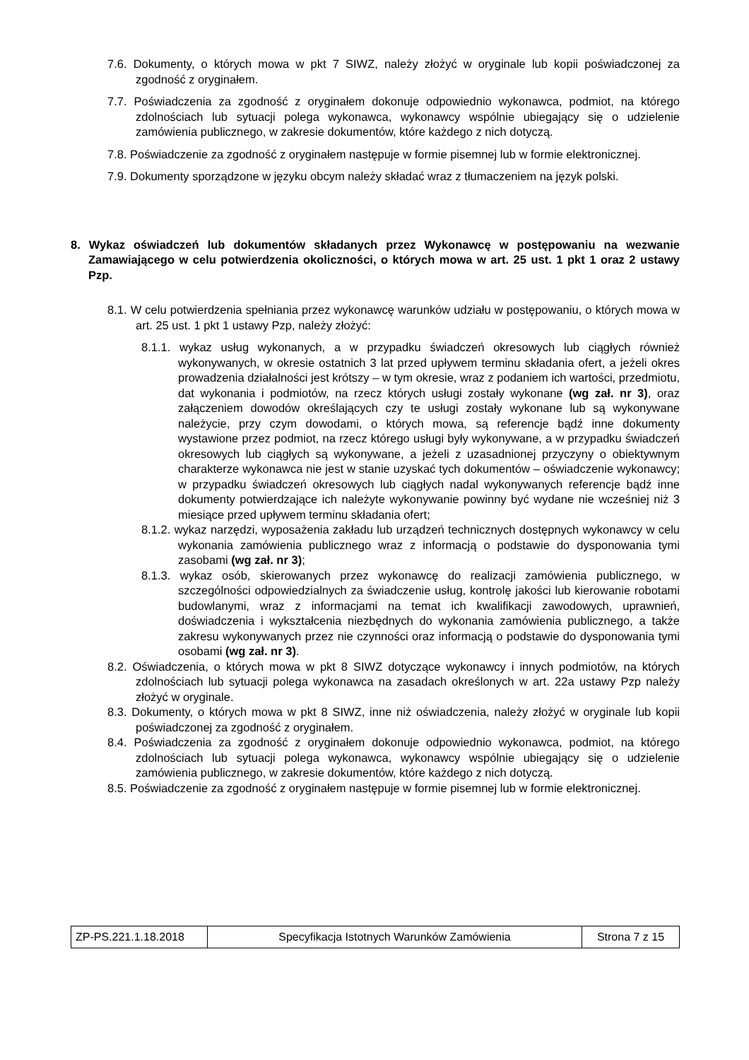7.6. Dokumenty, o których mowa w pkt 7 SIWZ, należy złożyć w oryginale lub kopii poświadczonej za zgodność z oryginałem.
7.7. Poświadczenia za zgodność z oryginałem dokonuje odpowiednio wykonawca, podmiot, na którego zdolnościach lub sytuacji polega wykonawca, wykonawcy wspólnie ubiegający się o udzielenie zamówienia publicznego, w zakresie dokumentów, które każdego z nich dotyczą.
7.8. Poświadczenie za zgodność z oryginałem następuje w formie pisemnej lub w formie elektronicznej.
7.9. Dokumenty sporządzone w języku obcym należy składać wraz z tłumaczeniem na język polski.
8. Wykaz oświadczeń lub dokumentów składanych przez Wykonawcę w postępowaniu na wezwanie Zamawiającego w celu potwierdzenia okoliczności, o których mowa w art. 25 ust. 1 pkt 1 oraz 2 ustawy Pzp.
8.1. W celu potwierdzenia spełniania przez wykonawcę warunków udziału w postępowaniu, o których mowa w art. 25 ust. 1 pkt 1 ustawy Pzp, należy złożyć:
8.1.1. wykaz usług wykonanych, a w przypadku świadczeń okresowych lub ciągłych również wykonywanych, w okresie ostatnich 3 lat przed upływem terminu składania ofert, a jeżeli okres prowadzenia działalności jest krótszy – w tym okresie, wraz z podaniem ich wartości, przedmiotu, dat wykonania i podmiotów, na rzecz których usługi zostały wykonane (wg zał. nr 3), oraz załączeniem dowodów określających czy te usługi zostały wykonane lub są wykonywane należycie, przy czym dowodami, o których mowa, są referencje bądź inne dokumenty wystawione przez podmiot, na rzecz którego usługi były wykonywane, a w przypadku świadczeń okresowych lub ciągłych są wykonywane, a jeżeli z uzasadnionej przyczyny o obiektywnym charakterze wykonawca nie jest w stanie uzyskać tych dokumentów – oświadczenie wykonawcy; w przypadku świadczeń okresowych lub ciągłych nadal wykonywanych referencje bądź inne dokumenty potwierdzające ich należyte wykonywanie powinny być wydane nie wcześniej niż 3 miesiące przed upływem terminu składania ofert;
8.1.2. wykaz narzędzi, wyposażenia zakładu lub urządzeń technicznych dostępnych wykonawcy w celu wykonania zamówienia publicznego wraz z informacją o podstawie do dysponowania tymi zasobami (wg zał. nr 3);
8.1.3. wykaz osób, skierowanych przez wykonawcę do realizacji zamówienia publicznego, w szczególności odpowiedzialnych za świadczenie usług, kontrolę jakości lub kierowanie robotami budowlanymi, wraz z informacjami na temat ich kwalifikacji zawodowych, uprawnień, doświadczenia i wykształcenia niezbędnych do wykonania zamówienia publicznego, a także zakresu wykonywanych przez nie czynności oraz informacją o podstawie do dysponowania tymi osobami (wg zał. nr 3).
8.2. Oświadczenia, o których mowa w pkt 8 SIWZ dotyczące wykonawcy i innych podmiotów, na których zdolnościach lub sytuacji polega wykonawca na zasadach określonych w art. 22a ustawy Pzp należy złożyć w oryginale.
8.3. Dokumenty, o których mowa w pkt 8 SIWZ, inne niż oświadczenia, należy złożyć w oryginale lub kopii poświadczonej za zgodność z oryginałem.
8.4. Poświadczenia za zgodność z oryginałem dokonuje odpowiednio wykonawca, podmiot, na którego zdolnościach lub sytuacji polega wykonawca, wykonawcy wspólnie ubiegający się o udzielenie zamówienia publicznego, w zakresie dokumentów, które każdego z nich dotyczą.
8.5. Poświadczenie za zgodność z oryginałem następuje w formie pisemnej lub w formie elektronicznej.
| ZP-PS.221.1.18.2018 | Specyfikacja Istotnych Warunków Zamówienia | Strona 7 z 15 |